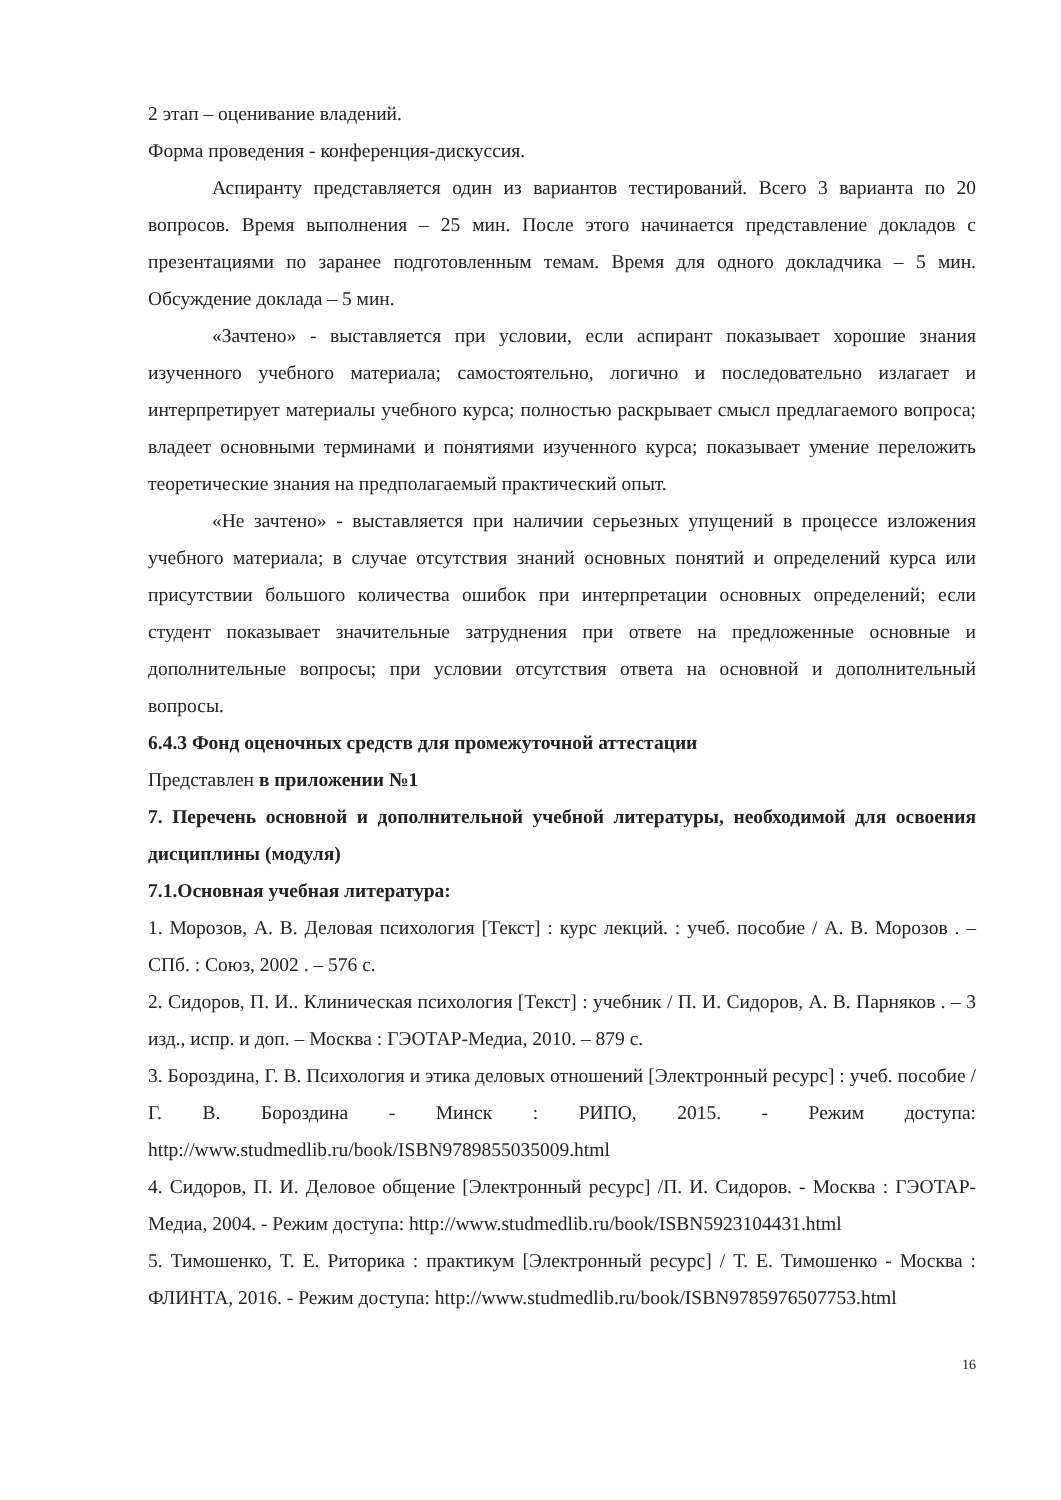2 этап – оценивание владений.
Форма проведения - конференция-дискуссия.
Аспиранту представляется один из вариантов тестирований. Всего 3 варианта по 20 вопросов. Время выполнения – 25 мин. После этого начинается представление докладов с презентациями по заранее подготовленным темам. Время для одного докладчика – 5 мин. Обсуждение доклада – 5 мин.
«Зачтено» - выставляется при условии, если аспирант показывает хорошие знания изученного учебного материала; самостоятельно, логично и последовательно излагает и интерпретирует материалы учебного курса; полностью раскрывает смысл предлагаемого вопроса; владеет основными терминами и понятиями изученного курса; показывает умение переложить теоретические знания на предполагаемый практический опыт.
«Не зачтено» - выставляется при наличии серьезных упущений в процессе изложения учебного материала; в случае отсутствия знаний основных понятий и определений курса или присутствии большого количества ошибок при интерпретации основных определений; если студент показывает значительные затруднения при ответе на предложенные основные и дополнительные вопросы; при условии отсутствия ответа на основной и дополнительный вопросы.
6.4.3 Фонд оценочных средств для промежуточной аттестации
Представлен в приложении №1
7. Перечень основной и дополнительной учебной литературы, необходимой для освоения дисциплины (модуля)
7.1.Основная учебная литература:
1. Морозов, А. В. Деловая психология [Текст] : курс лекций. : учеб. пособие / А. В. Морозов . – СПб. : Союз, 2002 . – 576 с.
2. Сидоров, П. И.. Клиническая психология [Текст] : учебник / П. И. Сидоров, А. В. Парняков . – 3 изд., испр. и доп. – Москва : ГЭОТАР-Медиа, 2010. – 879 с.
3. Бороздина, Г. В. Психология и этика деловых отношений [Электронный ресурс] : учеб. пособие / Г. В. Бороздина - Минск : РИПО, 2015. - Режим доступа: http://www.studmedlib.ru/book/ISBN9789855035009.html
4. Сидоров, П. И. Деловое общение [Электронный ресурс] /П. И. Сидоров. - Москва : ГЭОТАР-Медиа, 2004. - Режим доступа: http://www.studmedlib.ru/book/ISBN5923104431.html
5. Тимошенко, Т. Е. Риторика : практикум [Электронный ресурс] / Т. Е. Тимошенко - Москва : ФЛИНТА, 2016. - Режим доступа: http://www.studmedlib.ru/book/ISBN9785976507753.html
16